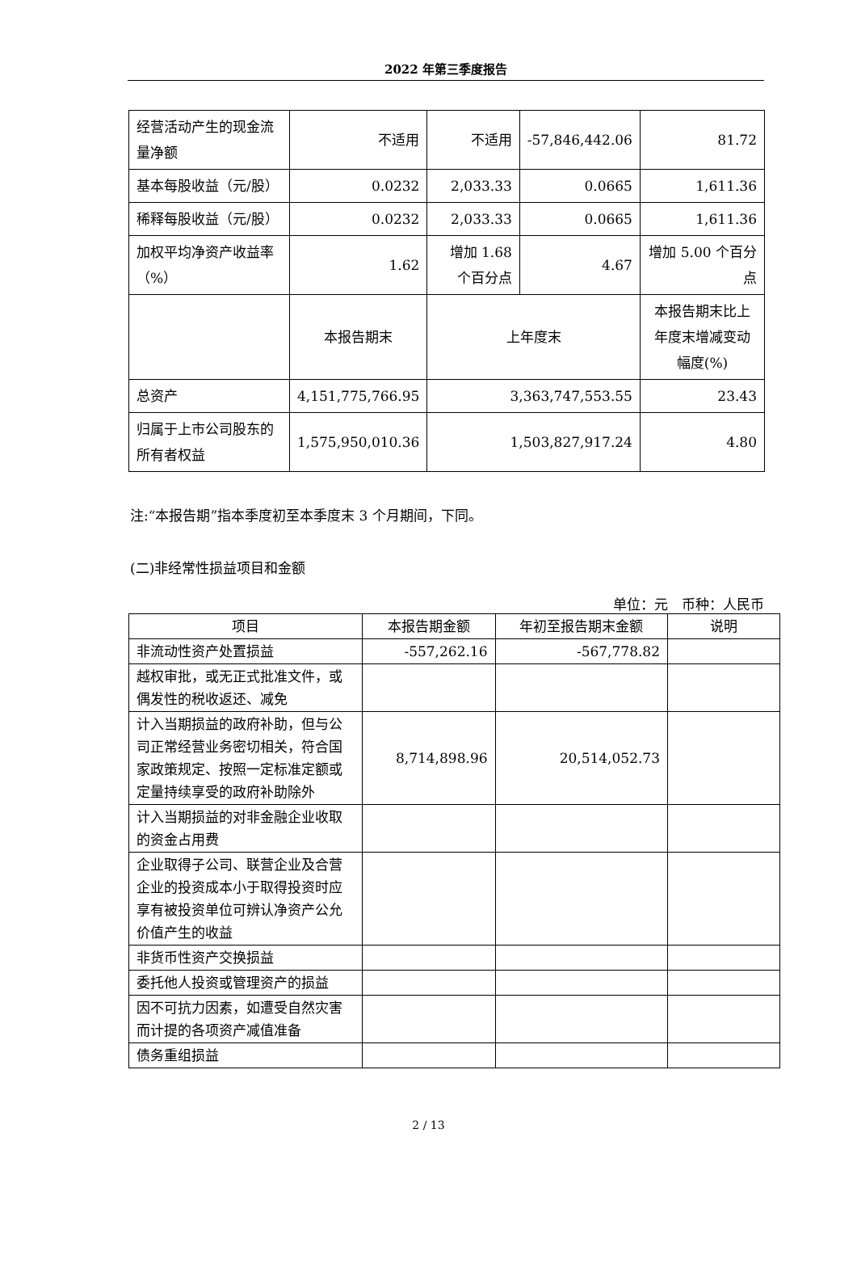2022 年第三季度报告
| 经营活动产生的现金流量净额 | 不适用 | 不适用 | -57,846,442.06 | 81.72 |
| 基本每股收益（元/股） | 0.0232 | 2,033.33 | 0.0665 | 1,611.36 |
| 稀释每股收益（元/股） | 0.0232 | 2,033.33 | 0.0665 | 1,611.36 |
| 加权平均净资产收益率（%） | 1.62 | 增加 1.68 个百分点 | 4.67 | 增加 5.00 个百分点 |
| | 本报告期末 | 上年度末 | | 本报告期末比上年度末增减变动幅度(%) |
| 总资产 | 4,151,775,766.95 | 3,363,747,553.55 | | 23.43 |
| 归属于上市公司股东的所有者权益 | 1,575,950,010.36 | 1,503,827,917.24 | | 4.80 |
注:“本报告期”指本季度初至本季度末 3 个月期间，下同。
(二)非经常性损益项目和金额
单位：元　币种：人民币
| 项目 | 本报告期金额 | 年初至报告期末金额 | 说明 |
| --- | --- | --- | --- |
| 非流动性资产处置损益 | -557,262.16 | -567,778.82 | |
| 越权审批，或无正式批准文件，或偶发性的税收返还、减免 | | | |
| 计入当期损益的政府补助，但与公司正常经营业务密切相关，符合国家政策规定、按照一定标准定额或定量持续享受的政府补助除外 | 8,714,898.96 | 20,514,052.73 | |
| 计入当期损益的对非金融企业收取的资金占用费 | | | |
| 企业取得子公司、联营企业及合营企业的投资成本小于取得投资时应享有被投资单位可辨认净资产公允价值产生的收益 | | | |
| 非货币性资产交换损益 | | | |
| 委托他人投资或管理资产的损益 | | | |
| 因不可抗力因素，如遭受自然灾害而计提的各项资产减值准备 | | | |
| 债务重组损益 | | | |
2 / 13